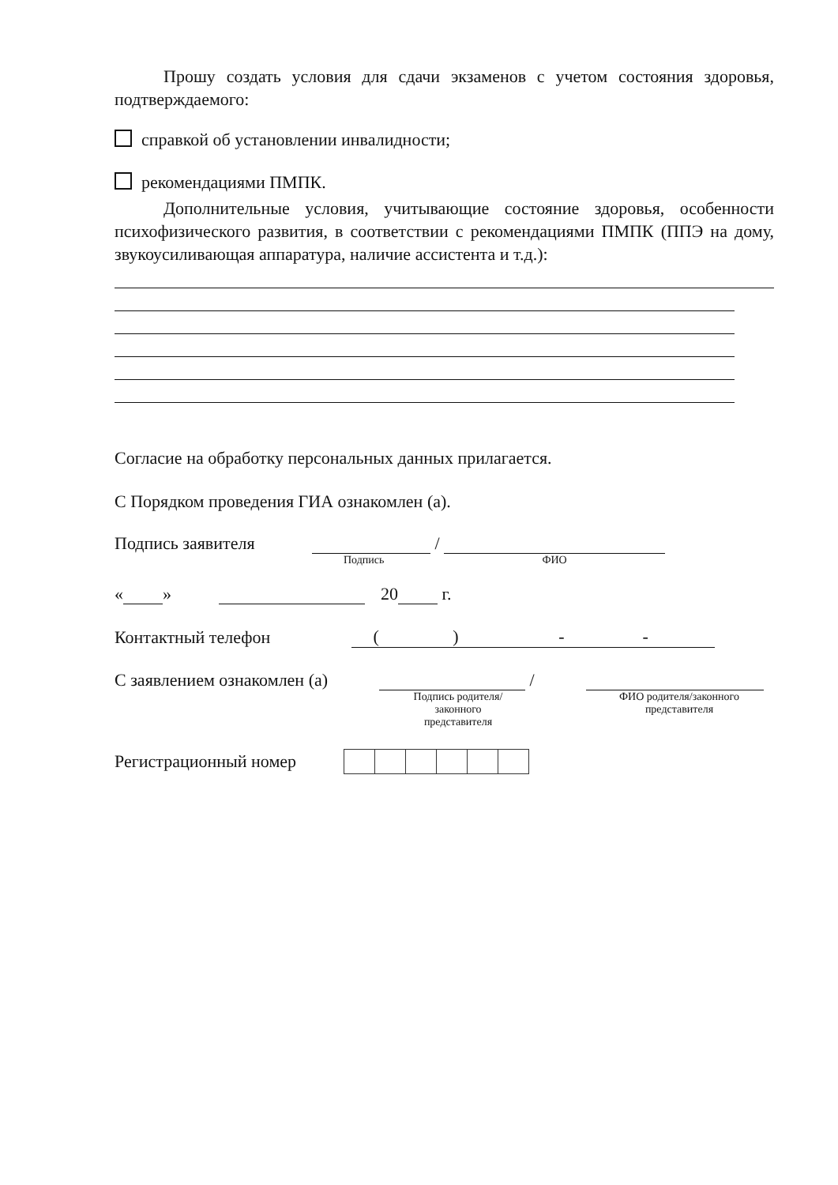Прошу создать условия для сдачи экзаменов с учетом состояния здоровья, подтверждаемого:
справкой об установлении инвалидности;
рекомендациями ПМПК.
Дополнительные условия, учитывающие состояние здоровья, особенности психофизического развития, в соответствии с рекомендациями ПМПК (ППЭ на дому, звукоусиливающая аппаратура, наличие ассистента и т.д.):
Согласие на обработку персональных данных прилагается.
С Порядком проведения ГИА ознакомлен (а).
Подпись заявителя /
Подпись ФИО
« » 20 г.
Контактный телефон ( ) - -
С заявлением ознакомлен (а) /
Подпись родителя/ законного представителя ФИО родителя/законного представителя
Регистрационный номер